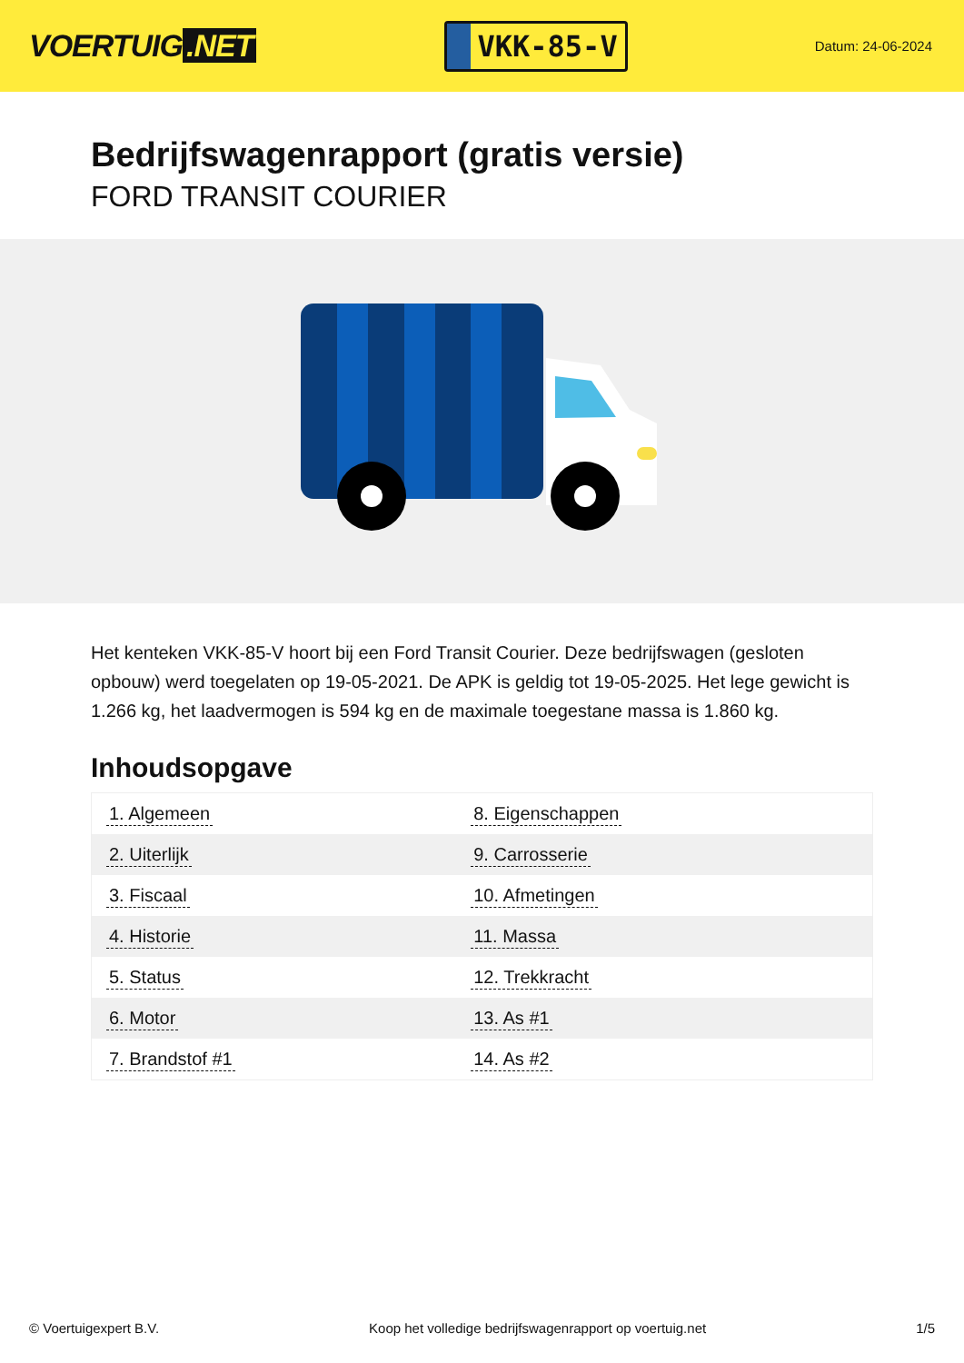VOERTUIG.NET
VKK-85-V
Datum: 24-06-2024
Bedrijfswagenrapport (gratis versie)
FORD TRANSIT COURIER
Het kenteken VKK-85-V hoort bij een Ford Transit Courier. Deze bedrijfswagen (gesloten opbouw) werd toegelaten op 19-05-2021. De APK is geldig tot 19-05-2025. Het lege gewicht is 1.266 kg, het laadvermogen is 594 kg en de maximale toegestane massa is 1.860 kg.
Inhoudsopgave
| 1. Algemeen | 8. Eigenschappen |
| 2. Uiterlijk | 9. Carrosserie |
| 3. Fiscaal | 10. Afmetingen |
| 4. Historie | 11. Massa |
| 5. Status | 12. Trekkracht |
| 6. Motor | 13. As #1 |
| 7. Brandstof #1 | 14. As #2 |
© Voertuigexpert B.V. Koop het volledige bedrijfswagenrapport op voertuig.net
1/5